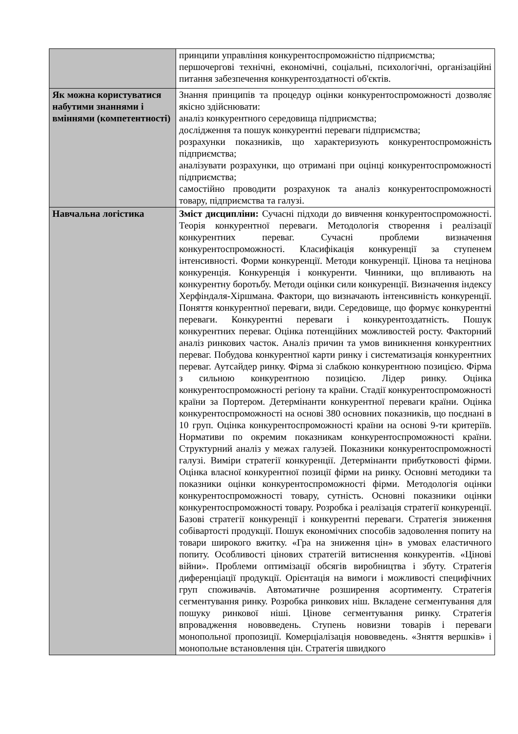| | принципи управління конкурентоспроможністю підприємства; першочергові технічні, економічні, соціальні, психологічні, організаційні питання забезпечення конкурентоздатності об'єктів. |
| Як можна користуватися набутими знаннями і вміннями (компетентності) | Знання принципів та процедур оцінки конкурентоспроможності дозволяє якісно здійснювати: аналіз конкурентного середовища підприємства; дослідження та пошук конкурентні переваги підприємства; розрахунки показників, що характеризують конкурентоспроможність підприємства; аналізувати розрахунки, що отримані при оцінці конкурентоспроможності підприємства; самостійно проводити розрахунок та аналіз конкурентоспроможності товару, підприємства та галузі. |
| Навчальна логістика | Зміст дисципліни: Сучасні підходи до вивчення конкурентоспроможності. Теорія конкурентної переваги. Методологія створення і реалізації конкурентних переваг. Сучасні проблеми визначення конкурентоспроможності. Класифікація конкуренції за ступенем інтенсивності. Форми конкуренції. Методи конкуренції. Цінова та нецінова конкуренція. Конкуренція і конкуренти. Чинники, що впливають на конкурентну боротьбу. Методи оцінки сили конкуренції. Визначення індексу Херфіндаля-Хіршмана. Фактори, що визначають інтенсивність конкуренції. Поняття конкурентної переваги, види. Середовище, що формує конкурентні переваги. Конкурентні переваги і конкурентоздатність. Пошук конкурентних переваг. Оцінка потенційних можливостей росту. Факторний аналіз ринкових часток. Аналіз причин та умов виникнення конкурентних переваг. Побудова конкурентної карти ринку і систематизація конкурентних переваг. Аутсайдер ринку. Фірма зі слабкою конкурентною позицією. Фірма з сильною конкурентною позицією. Лідер ринку. Оцінка конкурентоспроможності регіону та країни. Стадії конкурентоспроможності країни за Портером. Детермінанти конкурентної переваги країни. Оцінка конкурентоспроможності на основі 380 основних показників, що поєднані в 10 груп. Оцінка конкурентоспроможності країни на основі 9-ти критеріїв. Нормативи по окремим показникам конкурентоспроможності країни. Структурний аналіз у межах галузей. Показники конкурентоспроможності галузі. Виміри стратегії конкуренції. Детермінанти прибутковості фірми. Оцінка власної конкурентної позиції фірми на ринку. Основні методики та показники оцінки конкурентоспроможності фірми. Методологія оцінки конкурентоспроможності товару, сутність. Основні показники оцінки конкурентоспроможності товару. Розробка і реалізація стратегії конкуренції. Базові стратегії конкуренції і конкурентні переваги. Стратегія зниження собівартості продукції. Пошук економічних способів задоволення попиту на товари широкого вжитку. «Гра на зниження цін» в умовах еластичного попиту. Особливості цінових стратегій витиснення конкурентів. «Цінові війни». Проблеми оптимізації обсягів виробництва і збуту. Стратегія диференціації продукції. Орієнтація на вимоги і можливості специфічних груп споживачів. Автоматичне розширення асортименту. Стратегія сегментування ринку. Розробка ринкових ніш. Вкладене сегментування для пошуку ринкової ніші. Цінове сегментування ринку. Стратегія впровадження нововведень. Ступень новизни товарів і переваги монопольної пропозиції. Комерціалізація нововведень. «Зняття вершків» і монопольне встановлення цін. Стратегія швидкого |